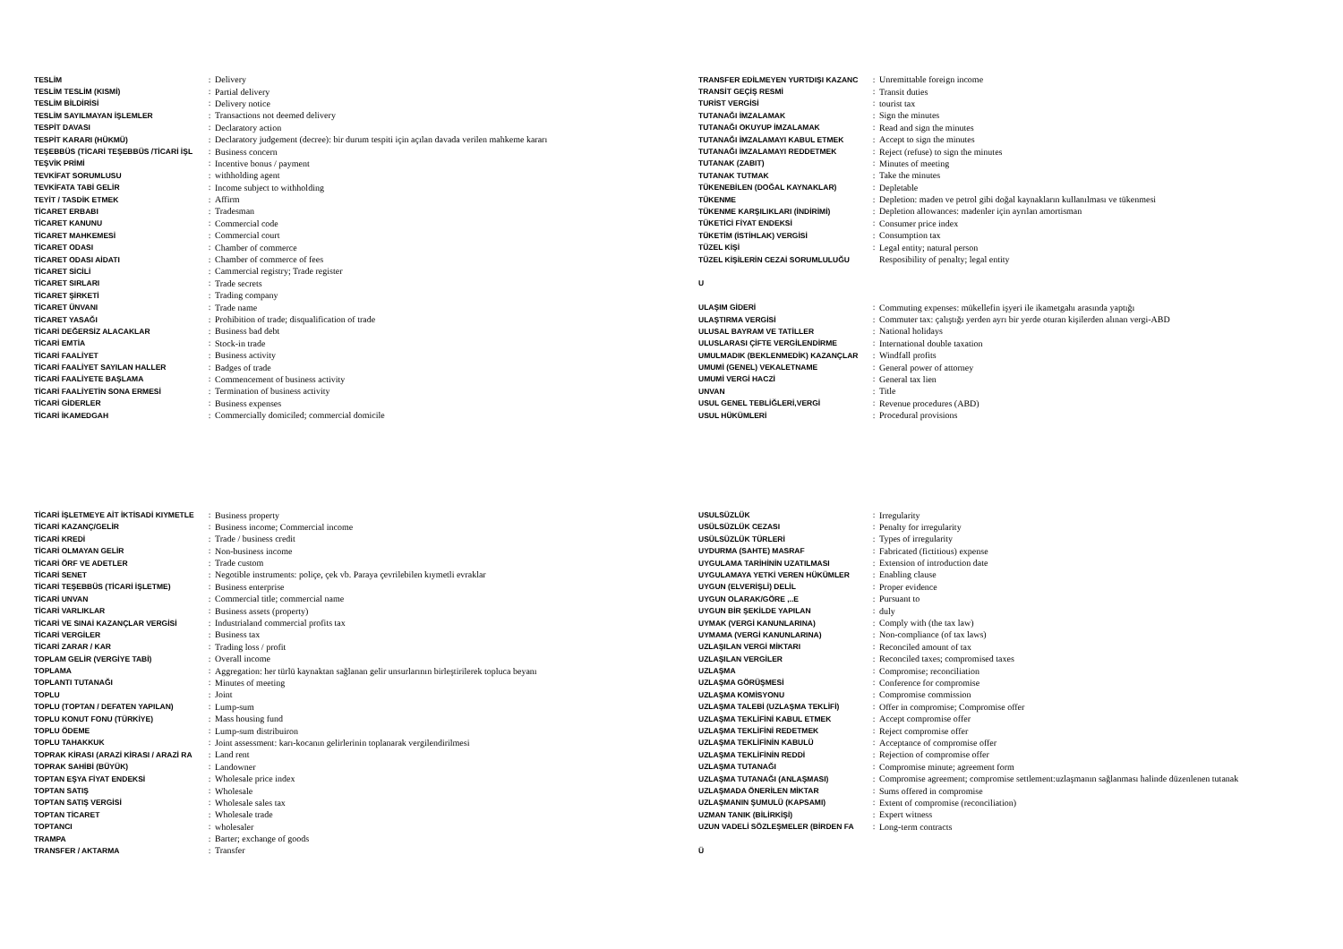| TESLİM | : | Delivery |
| TESLİM TESLİM (KISMİ) | : | Partial delivery |
| TESLİM BİLDİRİSİ | : | Delivery notice |
| TESLİM SAYILMAYAN İŞLEMLER | : | Transactions not deemed delivery |
| TESPİT DAVASI | : | Declaratory action |
| TESPİT KARARI (HÜKMÜ) | : | Declaratory judgement (decree): bir durum tespiti için açılan davada verilen mahkeme kararı |
| TEŞEBBÜS (TİCARİ TEŞEBBÜS /TİCARİ İŞL | : | Business concern |
| TEŞVİK PRİMİ | : | Incentive bonus / payment |
| TEVKİFAT SORUMLUSU | : | withholding agent |
| TEVKİFATA TABİ GELİR | : | Income subject to withholding |
| TEYİT / TASDİK ETMEK | : | Affirm |
| TİCARET ERBABI | : | Tradesman |
| TİCARET KANUNU | : | Commercial code |
| TİCARET MAHKEMESİ | : | Commercial court |
| TİCARET ODASI | : | Chamber of commerce |
| TİCARET ODASI AİDATI | : | Chamber of commerce of fees |
| TİCARET SİCİLİ | : | Cammercial registry; Trade register |
| TİCARET SIRLARI | : | Trade secrets |
| TİCARET ŞİRKETİ | : | Trading company |
| TİCARET ÜNVANI | : | Trade name |
| TİCARET YASAĞI | : | Prohibition of trade; disqualification of trade |
| TİCARİ DEĞERSİZ ALACAKLAR | : | Business bad debt |
| TİCARİ EMTİA | : | Stock-in trade |
| TİCARİ FAALİYET | : | Business activity |
| TİCARİ FAALİYET SAYILAN HALLER | : | Badges of trade |
| TİCARİ FAALİYETE BAŞLAMA | : | Commencement of business activity |
| TİCARİ FAALİYETİN SONA ERMESİ | : | Termination of business activity |
| TİCARİ GİDERLER | : | Business expenses |
| TİCARİ İKAMEDGAH | : | Commercially domiciled; commercial domicile |
| TRANSFER EDİLMEYEN YURTDIŞI KAZANC | : | Unremittable foreign income |
| TRANSİT GEÇİŞ RESMİ | : | Transit duties |
| TURİST VERGİSİ | : | tourist tax |
| TUTANAĞI İMZALAMAK | : | Sign the minutes |
| TUTANAĞI OKUYUP İMZALAMAK | : | Read and sign the minutes |
| TUTANAĞI İMZALAMAYI KABUL ETMEK | : | Accept to sign the minutes |
| TUTANAĞI İMZALAMAYI REDDETMEK | : | Reject (refuse) to sign the minutes |
| TUTANAK (ZABIT) | : | Minutes of meeting |
| TUTANAK TUTMAK | : | Take the minutes |
| TÜKENEBİLEN (DOĞAL KAYNAKLAR) | : | Depletable |
| TÜKENME | : | Depletion: maden ve petrol gibi doğal kaynakların kullanılması ve tükenmesi |
| TÜKENME KARŞILIKLARI (İNDİRİMİ) | : | Depletion allowances: madenler için ayrılan amortisman |
| TÜKETİCİ FİYAT ENDEKSİ | : | Consumer price index |
| TÜKETİM (İSTİHLAK) VERGİSİ | : | Consumption tax |
| TÜZEL KİŞİ | : | Legal entity; natural person |
| TÜZEL KİŞİLERİN CEZAİ SORUMLULUĞU | | Resposibility of penalty; legal entity |
| U | | |
| ULAŞIM GİDERİ | : | Commuting expenses: mükellefin işyeri ile ikametgahı arasında yaptığı |
| ULAŞTIRMA VERGİSİ | : | Commuter tax: çalıştığı yerden ayrı bir yerde oturan kişilerden alınan vergi-ABD |
| ULUSAL BAYRAM VE TATİLLER | : | National holidays |
| ULUSLARASI ÇİFTE VERGİLENDİRME | : | International double taxation |
| UMULMADIK (BEKLENMEDİK) KAZANÇLAR | : | Windfall profits |
| UMUMİ (GENEL) VEKALETNAME | : | General power of attorney |
| UMUMİ VERGİ HACZİ | : | General tax lien |
| UNVAN | : | Title |
| USUL GENEL TEBLİĞLERİ,VERGİ | : | Revenue procedures (ABD) |
| USUL HÜKÜMLERİ | : | Procedural provisions |
| TİCARİ İŞLETMEYE AİT İKTİSADİ KIYMETLE | : | Business property |
| TİCARİ KAZANÇ/GELİR | : | Business income; Commercial income |
| TİCARİ KREDİ | : | Trade / business credit |
| TİCARİ OLMAYAN GELİR | : | Non-business income |
| TİCARİ ÖRF VE ADETLER | : | Trade custom |
| TİCARİ SENET | : | Negotible instruments: poliçe, çek vb. Paraya çevrilebilen kıymetli evraklar |
| TİCARİ TEŞEBBÜS (TİCARİ İŞLETME) | : | Business enterprise |
| TİCARİ UNVAN | : | Commercial title; commercial name |
| TİCARİ VARLIKLAR | : | Business assets (property) |
| TİCARİ VE SINAİ KAZANÇLAR VERGİSİ | : | Industrialand commercial profits tax |
| TİCARİ VERGİLER | : | Business tax |
| TİCARİ ZARAR / KAR | : | Trading loss / profit |
| TOPLAM GELİR (VERGİYE TABİ) | : | Overall income |
| TOPLAMA | : | Aggregation: her türlü kaynaktan sağlanan gelir unsurlarının birleştirilerek topluca beyanı |
| TOPLANTI TUTANAĞI | : | Minutes of meeting |
| TOPLU | : | Joint |
| TOPLU (TOPTAN / DEFATEN YAPILAN) | : | Lump-sum |
| TOPLU KONUT FONU (TÜRKİYE) | : | Mass housing fund |
| TOPLU ÖDEME | : | Lump-sum distribuiron |
| TOPLU TAHAKKUK | : | Joint assessment: karı-kocanın gelirlerinin toplanarak vergilendirilmesi |
| TOPRAK KİRASI (ARAZİ KİRASI / ARAZİ RA | : | Land rent |
| TOPRAK SAHİBİ (BÜYÜK) | : | Landowner |
| TOPTAN EŞYA FİYAT ENDEKSİ | : | Wholesale price index |
| TOPTAN SATIŞ | : | Wholesale |
| TOPTAN SATIŞ VERGİSİ | : | Wholesale sales tax |
| TOPTAN TİCARET | : | Wholesale trade |
| TOPTANCI | : | wholesaler |
| TRAMPA | : | Barter; exchange of goods |
| TRANSFER / AKTARMA | : | Transfer |
| USULSÜZLÜK | : | Irregularity |
| USÜLSÜZLÜK CEZASI | : | Penalty for irregularity |
| USÜLSÜZLÜK TÜRLERİ | : | Types of irregularity |
| UYDURMA (SAHTE) MASRAF | : | Fabricated (fictitious) expense |
| UYGULAMA TARİHİNİN UZATILMASI | : | Extension of introduction date |
| UYGULAMAYA YETKİ VEREN HÜKÜMLER | : | Enabling clause |
| UYGUN (ELVERİŞLİ) DELİL | : | Proper evidence |
| UYGUN OLARAK/GÖRE ,..E | : | Pursuant to |
| UYGUN BİR ŞEKİLDE YAPILAN | : | duly |
| UYMAK (VERGİ KANUNLARINA) | : | Comply with (the tax law) |
| UYMAMA (VERGİ KANUNLARINA) | : | Non-compliance (of tax laws) |
| UZLAŞILAN VERGİ MİKTARI | : | Reconciled amount of tax |
| UZLAŞILAN VERGİLER | : | Reconciled taxes; compromised taxes |
| UZLAŞMA | : | Compromise; reconciliation |
| UZLAŞMA GÖRÜŞMESİ | : | Conference for compromise |
| UZLAŞMA KOMİSYONU | : | Compromise commission |
| UZLAŞMA TALEBİ (UZLAŞMA TEKLİFİ) | : | Offer in compromise; Compromise offer |
| UZLAŞMA TEKLİFİNİ KABUL ETMEK | : | Accept compromise offer |
| UZLAŞMA TEKLİFİNİ REDETMEK | : | Reject compromise offer |
| UZLAŞMA TEKLİFİNİN KABULÜ | : | Acceptance of compromise offer |
| UZLAŞMA TEKLİFİNİN REDDİ | : | Rejection of compromise offer |
| UZLAŞMA TUTANAĞI | : | Compromise minute; agreement form |
| UZLAŞMA TUTANAĞI (ANLAŞMASI) | : | Compromise agreement; compromise settlement:uzlaşmanın sağlanması halinde düzenlenen tutanak |
| UZLAŞMADA ÖNERİLEN MİKTAR | : | Sums offered in compromise |
| UZLAŞMANIN ŞUMULÜ (KAPSAMI) | : | Extent of compromise (reconciliation) |
| UZMAN TANIK (BİLİRKİŞİ) | : | Expert witness |
| UZUN VADELİ SÖZLEŞMELER (BİRDEN FA | : | Long-term contracts |
| Ü | | |